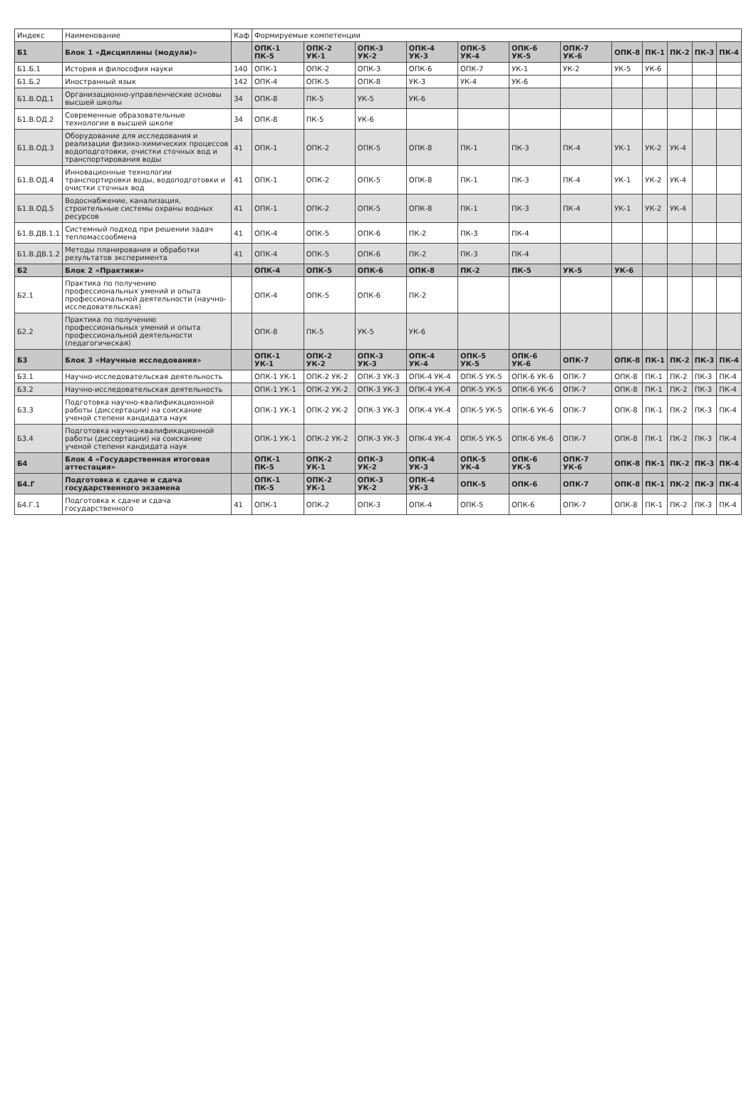| Индекс | Наименование | Каф | Формируемые компетенции | | | | | | | | | | | |
| --- | --- | --- | --- | --- | --- | --- | --- | --- | --- | --- | --- | --- | --- | --- |
| Б1 | Блок 1 «Дисциплины (модули)» | | ОПК-1 ПК-5 | ОПК-2 УК-1 | ОПК-3 УК-2 | ОПК-4 УК-3 | ОПК-5 УК-4 | ОПК-6 УК-5 | ОПК-7 УК-6 | ОПК-8 | ПК-1 | ПК-2 | ПК-3 | ПК-4 |
| Б1.Б.1 | История и философия науки | 140 | ОПК-1 | ОПК-2 | ОПК-3 | ОПК-6 | ОПК-7 | УК-1 | УК-2 | УК-5 | УК-6 | | | |
| Б1.Б.2 | Иностранный язык | 142 | ОПК-4 | ОПК-5 | ОПК-8 | УК-3 | УК-4 | УК-6 | | | | | | |
| Б1.В.ОД.1 | Организационно-управленческие основы высшей школы | 34 | ОПК-8 | ПК-5 | УК-5 | УК-6 | | | | | | | | |
| Б1.В.ОД.2 | Современные образовательные технологии в высшей школе | 34 | ОПК-8 | ПК-5 | УК-6 | | | | | | | | | |
| Б1.В.ОД.3 | Оборудование для исследования и реализации физико-химических процессов водоподготовки, очистки сточных вод и транспортирования воды | 41 | ОПК-1 | ОПК-2 | ОПК-5 | ОПК-8 | ПК-1 | ПК-3 | ПК-4 | УК-1 | УК-2 | УК-4 | | |
| Б1.В.ОД.4 | Инновационные технологии транспортировки воды, водоподготовки и очистки сточных вод | 41 | ОПК-1 | ОПК-2 | ОПК-5 | ОПК-8 | ПК-1 | ПК-3 | ПК-4 | УК-1 | УК-2 | УК-4 | | |
| Б1.В.ОД.5 | Водоснабжение, канализация, строительные системы охраны водных ресурсов | 41 | ОПК-1 | ОПК-2 | ОПК-5 | ОПК-8 | ПК-1 | ПК-3 | ПК-4 | УК-1 | УК-2 | УК-4 | | |
| Б1.В.ДВ.1.1 | Системный подход при решении задач тепломассообмена | 41 | ОПК-4 | ОПК-5 | ОПК-6 | ПК-2 | ПК-3 | ПК-4 | | | | | | |
| Б1.В.ДВ.1.2 | Методы планирования и обработки результатов эксперимента | 41 | ОПК-4 | ОПК-5 | ОПК-6 | ПК-2 | ПК-3 | ПК-4 | | | | | | |
| Б2 | Блок 2 «Практики» | | ОПК-4 | ОПК-5 | ОПК-6 | ОПК-8 | ПК-2 | ПК-5 | УК-5 | УК-6 | | | | |
| Б2.1 | Практика по получению профессиональных умений и опыта профессиональной деятельности (научно-исследовательская) | | ОПК-4 | ОПК-5 | ОПК-6 | ПК-2 | | | | | | | | |
| Б2.2 | Практика по получению профессиональных умений и опыта профессиональной деятельности (педагогическая) | | ОПК-8 | ПК-5 | УК-5 | УК-6 | | | | | | | | |
| Б3 | Блок 3 «Научные исследования» | | ОПК-1 УК-1 | ОПК-2 УК-2 | ОПК-3 УК-3 | ОПК-4 УК-4 | ОПК-5 УК-5 | ОПК-6 УК-6 | ОПК-7 | ОПК-8 | ПК-1 | ПК-2 | ПК-3 | ПК-4 |
| Б3.1 | Научно-исследовательская деятельность | | ОПК-1 УК-1 | ОПК-2 УК-2 | ОПК-3 УК-3 | ОПК-4 УК-4 | ОПК-5 УК-5 | ОПК-6 УК-6 | ОПК-7 | ОПК-8 | ПК-1 | ПК-2 | ПК-3 | ПК-4 |
| Б3.2 | Научно-исследовательская деятельность | | ОПК-1 УК-1 | ОПК-2 УК-2 | ОПК-3 УК-3 | ОПК-4 УК-4 | ОПК-5 УК-5 | ОПК-6 УК-6 | ОПК-7 | ОПК-8 | ПК-1 | ПК-2 | ПК-3 | ПК-4 |
| Б3.3 | Подготовка научно-квалификационной работы (диссертации) на соискание ученой степени кандидата наук | | ОПК-1 УК-1 | ОПК-2 УК-2 | ОПК-3 УК-3 | ОПК-4 УК-4 | ОПК-5 УК-5 | ОПК-6 УК-6 | ОПК-7 | ОПК-8 | ПК-1 | ПК-2 | ПК-3 | ПК-4 |
| Б3.4 | Подготовка научно-квалификационной работы (диссертации) на соискание ученой степени кандидата наук | | ОПК-1 УК-1 | ОПК-2 УК-2 | ОПК-3 УК-3 | ОПК-4 УК-4 | ОПК-5 УК-5 | ОПК-6 УК-6 | ОПК-7 | ОПК-8 | ПК-1 | ПК-2 | ПК-3 | ПК-4 |
| Б4 | Блок 4 «Государственная итоговая аттестация» | | ОПК-1 ПК-5 | ОПК-2 УК-1 | ОПК-3 УК-2 | ОПК-4 УК-3 | ОПК-5 УК-4 | ОПК-6 УК-5 | ОПК-7 УК-6 | ОПК-8 | ПК-1 | ПК-2 | ПК-3 | ПК-4 |
| Б4.Г | Подготовка к сдаче и сдача государственного экзамена | | ОПК-1 ПК-5 | ОПК-2 УК-1 | ОПК-3 УК-2 | ОПК-4 УК-3 | ОПК-5 | ОПК-6 | ОПК-7 | ОПК-8 | ПК-1 | ПК-2 | ПК-3 | ПК-4 |
| Б4.Г.1 | Подготовка к сдаче и сдача государственного | 41 | ОПК-1 | ОПК-2 | ОПК-3 | ОПК-4 | ОПК-5 | ОПК-6 | ОПК-7 | ОПК-8 | ПК-1 | ПК-2 | ПК-3 | ПК-4 |